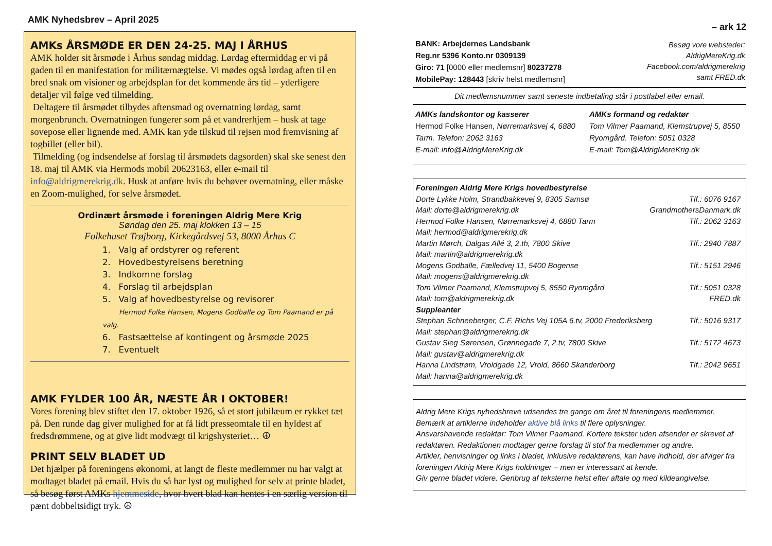AMK Nyhedsbrev – April 2025
AMKs ÅRSMØDE ER DEN 24-25. MAJ I ÅRHUS
AMK holder sit årsmøde i Århus søndag middag. Lørdag eftermiddag er vi på gaden til en manifestation for militærnægtelse. Vi mødes også lørdag aften til en bred snak om visioner og arbejdsplan for det kommende års tid – yderligere detaljer vil følge ved tilmelding.
Deltagere til årsmødet tilbydes aftensmad og overnatning lørdag, samt morgenbrunch. Overnatningen fungerer som på et vandrerhjem – husk at tage sovepose eller lignende med. AMK kan yde tilskud til rejsen mod fremvisning af togbillet (eller bil).
Tilmelding (og indsendelse af forslag til årsmødets dagsorden) skal ske senest den 18. maj til AMK via Hermods mobil 20623163, eller e-mail til info@aldrigmerekrig.dk. Husk at anføre hvis du behøver overnatning, eller måske en Zoom-mulighed, for selve årsmødet.
Ordinært årsmøde i foreningen Aldrig Mere Krig
Søndag den 25. maj klokken 13 – 15
Folkehuset Trøjborg, Kirkegårdsvej 53, 8000 Århus C
1. Valg af ordstyrer og referent
2. Hovedbestyrelsens beretning
3. Indkomne forslag
4. Forslag til arbejdsplan
5. Valg af hovedbestyrelse og revisorer
Hermod Folke Hansen, Mogens Godballe og Tom Paamand er på valg.
6. Fastsættelse af kontingent og årsmøde 2025
7. Eventuelt
AMK FYLDER 100 ÅR, NÆSTE ÅR I OKTOBER!
Vores forening blev stiftet den 17. oktober 1926, så et stort jubilæum er rykket tæt på. Den runde dag giver mulighed for at få lidt presseomtale til en hyldest af fredsdrømmene, og at give lidt modvægt til krigshysteriet… ☮
PRINT SELV BLADET UD
Det hjælper på foreningens økonomi, at langt de fleste medlemmer nu har valgt at modtaget bladet på email. Hvis du så har lyst og mulighed for selv at printe bladet, så besøg først AMKs hjemmeside, hvor hvert blad kan hentes i en særlig version til pænt dobbeltsidigt tryk. ☮
– ark 12
BANK: Arbejdernes Landsbank
Reg.nr 5396 Konto.nr 0309139
Giro: 71 [0000 eller medlemsnr] 80237278
MobilePay: 128443 [skriv helst medlemsnr]
Besøg vore websteder:
AldrigMereKrig.dk
Facebook.com/aldrigmerekrig
samt FRED.dk
Dit medlemsnummer samt seneste indbetaling står i postlabel eller email.
AMKs landskontor og kasserer
Hermod Folke Hansen, Nørremarksvej 4, 6880 Tarm. Telefon: 2062 3163
E-mail: info@AldrigMereKrig.dk
AMKs formand og redaktør
Tom Vilmer Paamand, Klemstrupvej 5, 8550 Ryomgård. Telefon: 5051 0328
E-mail: Tom@AldrigMereKrig.dk
Foreningen Aldrig Mere Krigs hovedbestyrelse
Dorte Lykke Holm, Strandbakkevej 9, 8305 Samsø Tlf.: 6076 9167
Mail: dorte@aldrigmerekrig.dk GrandmothersDanmark.dk
Hermod Folke Hansen, Nørremarksvej 4, 6880 Tarm Tlf.: 2062 3163
Mail: hermod@aldrigmerekrig.dk
Martin Mørch, Dalgas Allé 3, 2.th, 7800 Skive Tlf.: 2940 7887
Mail: martin@aldrigmerekrig.dk
Mogens Godballe, Fælledvej 11, 5400 Bogense Tlf.: 5151 2946
Mail: mogens@aldrigmerekrig.dk
Tom Vilmer Paamand, Klemstrupvej 5, 8550 Ryomgård Tlf.: 5051 0328
Mail: tom@aldrigmerekrig.dk FRED.dk
Suppleanter
Stephan Schneeberger, C.F. Richs Vej 105A 6.tv, 2000 Frederiksberg Tlf.: 5016 9317
Mail: stephan@aldrigmerekrig.dk
Gustav Sieg Sørensen, Grønnegade 7, 2.tv, 7800 Skive Tlf.: 5172 4673
Mail: gustav@aldrigmerekrig.dk
Hanna Lindstrøm, Vroldgade 12, Vrold, 8660 Skanderborg Tlf.: 2042 9651
Mail: hanna@aldrigmerekrig.dk
Aldrig Mere Krigs nyhedsbreve udsendes tre gange om året til foreningens medlemmer. Bemærk at artiklerne indeholder aktive blå links til flere oplysninger.
Ansvarshavende redaktør: Tom Vilmer Paamand. Kortere tekster uden afsender er skrevet af redaktøren. Redaktionen modtager gerne forslag til stof fra medlemmer og andre.
Artikler, henvisninger og links i bladet, inklusive redaktørens, kan have indhold, der afviger fra foreningen Aldrig Mere Krigs holdninger – men er interessant at kende.
Giv gerne bladet videre. Genbrug af teksterne helst efter aftale og med kildeangivelse.